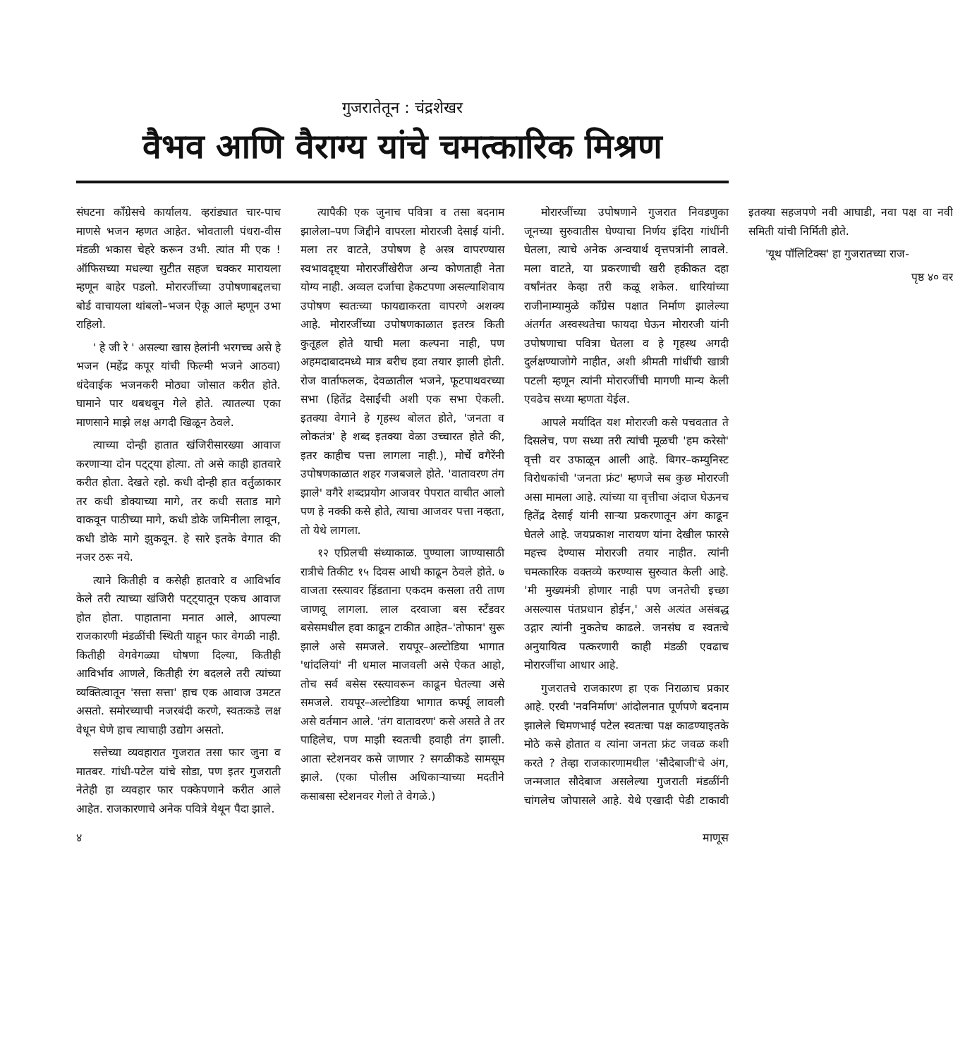गुजरातेतून : चंद्रशेखर
वैभव आणि वैराग्य यांचे चमत्कारिक मिश्रण
संघटना काँग्रेसचे कार्यालय. व्हरांड्यात चार-पाच माणसे भजन म्हणत आहेत. भोवताली पंधरा-वीस मंडळी भकास चेहरे करून उभी. त्यांत मी एक ! ऑफिसच्या मधल्या सुटीत सहज चक्कर मारायला म्हणून बाहेर पडलो. मोरारजींच्या उपोषणाबद्दलचा बोर्ड वाचायला थांबलो–भजन ऐकू आले म्हणून उभा राहिलो.
' हे जी रे ' असल्या खास हेलांनी भरगच्च असे हे भजन (महेंद्र कपूर यांची फिल्मी भजने आठवा) धंदेवाईक भजनकरी मोठ्या जोसात करीत होते. घामाने पार थबथबून गेले होते. त्यातल्या एका माणसाने माझे लक्ष अगदी खिळून ठेवले.
त्याच्या दोन्ही हातात खंजिरीसारख्या आवाज करणाऱ्या दोन पट्ट्या होत्या. तो असे काही हातवारे करीत होता. देखते रहो. कधी दोन्ही हात वर्तुळाकार तर कधी डोक्याच्या मागे, तर कधी सताड मागे वाकवून पाठीच्या मागे, कधी डोके जमिनीला लावून, कधी डोके मागे झुकवून. हे सारे इतके वेगात की नजर ठरू नये.
त्याने कितीही व कसेही हातवारे व आविर्भाव केले तरी त्याच्या खंजिरी पट्ट्यातून एकच आवाज होत होता. पाहाताना मनात आले, आपल्या राजकारणी मंडळींची स्थिती याहून फार वेगळी नाही. कितीही वेगवेगळ्या घोषणा दिल्या, कितीही आविर्भाव आणले, कितीही रंग बदलले तरी त्यांच्या व्यक्तित्वातून 'सत्ता सत्ता' हाच एक आवाज उमटत असतो. समोरच्याची नजरबंदी करणे, स्वतःकडे लक्ष वेधून घेणे हाच त्याचाही उद्योग असतो.
सत्तेच्या व्यवहारात गुजरात तसा फार जुना व मातबर. गांधी-पटेल यांचे सोडा, पण इतर गुजराती नेतेही हा व्यवहार फार पक्केपणाने करीत आले आहेत. राजकारणाचे अनेक पवित्रे येथून पैदा झाले.
त्यापैकी एक जुनाच पवित्रा व तसा बदनाम झालेला–पण जिद्दीने वापरला मोरारजी देसाई यांनी. मला तर वाटते, उपोषण हे अस्त्र वापरण्यास स्वभावदृष्ट्या मोरारजींखेरीज अन्य कोणताही नेता योग्य नाही. अव्वल दर्जाचा हेकटपणा असल्याशिवाय उपोषण स्वतःच्या फायद्याकरता वापरणे अशक्य आहे. मोरारजींच्या उपोषणकाळात इतरत्र किती कुतूहल होते याची मला कल्पना नाही, पण अहमदाबादमध्ये मात्र बरीच हवा तयार झाली होती. रोज वार्ताफलक, देवळातील भजने, फूटपाथवरच्या सभा (हितेंद्र देसाईंची अशी एक सभा ऐकली. इतक्या वेगाने हे गृहस्थ बोलत होते, 'जनता व लोकतंत्र' हे शब्द इतक्या वेळा उच्चारत होते की, इतर काहीच पत्ता लागला नाही.), मोर्चे वगैरेंनी उपोषणकाळात शहर गजबजले होते. 'वातावरण तंग झाले' वगैरे शब्दप्रयोग आजवर पेपरात वाचीत आलो पण हे नक्की कसे होते, त्याचा आजवर पत्ता नव्हता, तो येथे लागला.
१२ एप्रिलची संध्याकाळ. पुण्याला जाण्यासाठी रात्रीचे तिकीट १५ दिवस आधी काढून ठेवले होते. ७ वाजता रस्त्यावर हिंडताना एकदम कसला तरी ताण जाणवू लागला. लाल दरवाजा बस स्टँडवर बसेसमधील हवा काढून टाकीत आहेत–'तोफान' सुरू झाले असे समजले. रायपूर–अल्टोडिया भागात 'धांदलियां' नी धमाल माजवली असे ऐकत आहो, तोच सर्व बसेस रस्त्यावरून काढून घेतल्या असे समजले. रायपूर–अल्टोडिया भागात कर्फ्यू लावली असे वर्तमान आले. 'तंग वातावरण' कसे असते ते तर पाहिलेच, पण माझी स्वतःची हवाही तंग झाली. आता स्टेशनवर कसे जाणार ? सगळीकडे सामसूम झाले. (एका पोलीस अधिकाऱ्याच्या मदतीने कसाबसा स्टेशनवर गेलो ते वेगळे.)
मोरारजींच्या उपोषणाने गुजरात निवडणुका जूनच्या सुरुवातीस घेण्याचा निर्णय इंदिरा गांधींनी घेतला, त्याचे अनेक अन्वयार्थ वृत्तपत्रांनी लावले. मला वाटते, या प्रकरणाची खरी हकीकत दहा वर्षांनंतर केव्हा तरी कळू शकेल. धारियांच्या राजीनाम्यामुळे काँग्रेस पक्षात निर्माण झालेल्या अंतर्गत अस्वस्थतेचा फायदा घेऊन मोरारजी यांनी उपोषणाचा पवित्रा घेतला व हे गृहस्थ अगदी दुर्लक्षण्याजोगे नाहीत, अशी श्रीमती गांधींची खात्री पटली म्हणून त्यांनी मोरारजींची मागणी मान्य केली एवढेच सध्या म्हणता येईल.
आपले मर्यादित यश मोरारजी कसे पचवतात ते दिसलेच, पण सध्या तरी त्यांची मूळची 'हम करेसो' वृत्ती वर उफाळून आली आहे. बिगर–कम्युनिस्ट विरोधकांची 'जनता फ्रंट' म्हणजे सब कुछ मोरारजी असा मामला आहे. त्यांच्या या वृत्तीचा अंदाज घेऊनच हितेंद्र देसाई यांनी साऱ्या प्रकरणातून अंग काढून घेतले आहे. जयप्रकाश नारायण यांना देखील फारसे महत्त्व देण्यास मोरारजी तयार नाहीत. त्यांनी चमत्कारिक वक्तव्ये करण्यास सुरुवात केली आहे. 'मी मुख्यमंत्री होणार नाही पण जनतेची इच्छा असल्यास पंतप्रधान होईन,' असे अत्यंत असंबद्ध उद्गार त्यांनी नुकतेच काढले. जनसंघ व स्वतःचे अनुयायित्व पत्करणारी काही मंडळी एवढाच मोरारजींचा आधार आहे.
गुजरातचे राजकारण हा एक निराळाच प्रकार आहे. एरवी 'नवनिर्माण' आंदोलनात पूर्णपणे बदनाम झालेले चिमणभाई पटेल स्वतःचा पक्ष काढण्याइतके मोठे कसे होतात व त्यांना जनता फ्रंट जवळ कशी करते ? तेव्हा राजकारणामधील 'सौदेबाजी'चे अंग, जन्मजात सौदेबाज असलेल्या गुजराती मंडळींनी चांगलेच जोपासले आहे. येथे एखादी पेढी टाकावी इतक्या सहजपणे नवी आघाडी, नवा पक्ष वा नवी समिती यांची निर्मिती होते.
'यूथ पॉलिटिक्स' हा गुजरातच्या राज-
पृष्ठ ४० वर
४ माणूस